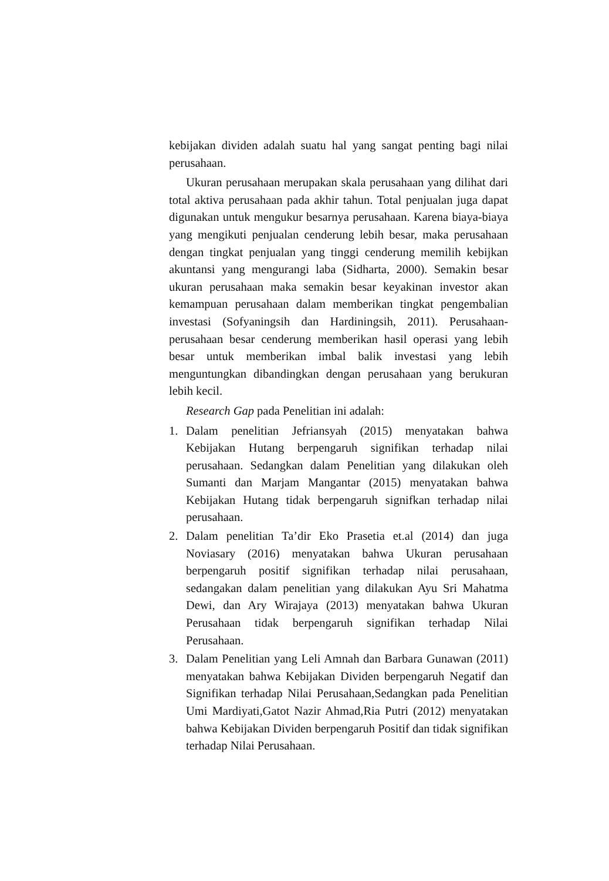kebijakan dividen adalah suatu hal yang sangat penting bagi nilai perusahaan.
Ukuran perusahaan merupakan skala perusahaan yang dilihat dari total aktiva perusahaan pada akhir tahun. Total penjualan juga dapat digunakan untuk mengukur besarnya perusahaan. Karena biaya-biaya yang mengikuti penjualan cenderung lebih besar, maka perusahaan dengan tingkat penjualan yang tinggi cenderung memilih kebijkan akuntansi yang mengurangi laba (Sidharta, 2000). Semakin besar ukuran perusahaan maka semakin besar keyakinan investor akan kemampuan perusahaan dalam memberikan tingkat pengembalian investasi (Sofyaningsih dan Hardiningsih, 2011). Perusahaan-perusahaan besar cenderung memberikan hasil operasi yang lebih besar untuk memberikan imbal balik investasi yang lebih menguntungkan dibandingkan dengan perusahaan yang berukuran lebih kecil.
Research Gap pada Penelitian ini adalah:
1. Dalam penelitian Jefriansyah (2015) menyatakan bahwa Kebijakan Hutang berpengaruh signifikan terhadap nilai perusahaan. Sedangkan dalam Penelitian yang dilakukan oleh Sumanti dan Marjam Mangantar (2015) menyatakan bahwa Kebijakan Hutang tidak berpengaruh signifkan terhadap nilai perusahaan.
2. Dalam penelitian Ta’dir Eko Prasetia et.al (2014) dan juga Noviasary (2016) menyatakan bahwa Ukuran perusahaan berpengaruh positif signifikan terhadap nilai perusahaan, sedangakan dalam penelitian yang dilakukan Ayu Sri Mahatma Dewi, dan Ary Wirajaya (2013) menyatakan bahwa Ukuran Perusahaan tidak berpengaruh signifikan terhadap Nilai Perusahaan.
3. Dalam Penelitian yang Leli Amnah dan Barbara Gunawan (2011) menyatakan bahwa Kebijakan Dividen berpengaruh Negatif dan Signifikan terhadap Nilai Perusahaan,Sedangkan pada Penelitian Umi Mardiyati,Gatot Nazir Ahmad,Ria Putri (2012) menyatakan bahwa Kebijakan Dividen berpengaruh Positif dan tidak signifikan terhadap Nilai Perusahaan.